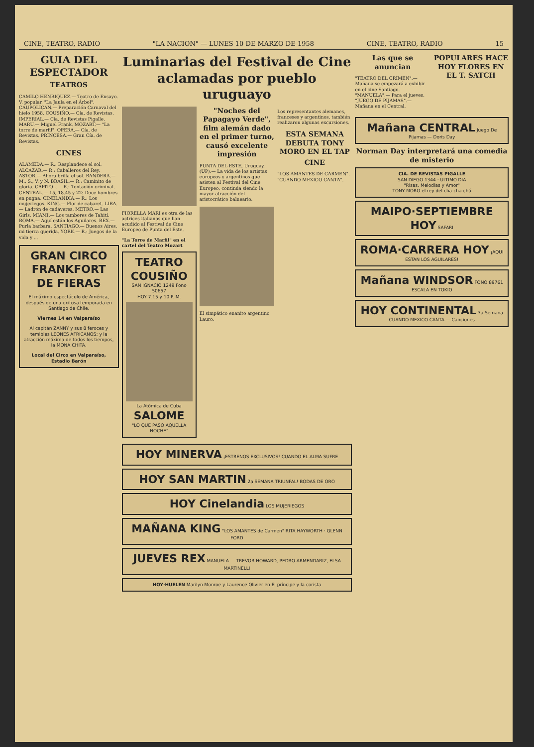CINE, TEATRO, RADIO "LA NACION" — LUNES 10 DE MARZO DE 1958 CINE, TEATRO, RADIO 15
GUIA DEL ESPECTADOR
TEATROS
CAMILO HENRIQUEZ.— Teatro de Ensayo. V. popular. "La Jaula en el Árbol". CAUPOLICAN.— Preparación Carnaval del hielo 1958. COUSIÑO.— Cía. de Revistas. IMPERIAL.— Cía. de Revistas Pigalle. MARU.— Miguel Frank. MOZART.— "La torre de marfil". OPERA.— Cía. de Revistas. PRINCESA.— Gran Cía. de Revistas.
CINES
ALAMEDA.— R.: Resplandece el sol. ALCAZAR.— R.: Caballeros del Rey. ASTOR.— Ahora brilla el sol. BANDERA.— M., S., V. y N. BRASIL.— R.: Caminito de gloria. CAPITOL.— R.: Tentación criminal. CENTRAL.— 15, 18.45 y 22: Doce hombres en pugna. CINELANDIA.— R.: Los mujeriegos. KING.— Flor de cabaret. LIRA.— Ladrón de cadáveres. METRO.— Las Girls. MIAMI.— Los tambores de Tahití. ROMA.— Aquí están los Aguilares. REX.— Purla barbara. SANTIAGO.— Buenos Aires, mi tierra querida. YORK.— R.: Juegos de la vida y ...
GRAN CIRCO FRANKFORT
DE FIERAS
El máximo espectáculo de América, después de una exitosa temporada en Santiago de Chile.
Viernes 14 en Valparaíso
Al capitán ZANNY y sus 8 feroces y temibles LEONES AFRICANOS; y la atracción máxima de todos los tiempos, la MONA CHITA.
Local del Circo en Valparaíso, Estadio Barón
Luminarias del Festival de Cine aclamadas por pueblo uruguayo
FIORELLA MARI es otra de las actrices italianas que han acudido al Festival de Cine Europeo de Punta del Este.
"La Torre de Marfil" en el cartel del Teatro Mozart
TEATRO COUSIÑO
SAN IGNACIO 1249 Fono 50657
HOY 7.15 y 10 P. M.
La Atómica de Cuba
SALOME
"LO QUE PASO AQUELLA NOCHE"
"Noches del Papagayo Verde", film alemán dado en el primer turno, causó excelente impresión
PUNTA DEL ESTE, Uruguay, (UP).— La vida de los artistas europeos y argentinos que asisten al Festival del Cine Europeo, continúa siendo la mayor atracción del aristocrático balneario.
El simpático enanito argentino Lauro.
Los representantes alemanes, franceses y argentinos, también realizaron algunas excursiones.
ESTA SEMANA DEBUTA TONY MORO EN EL TAP
CINE
"LOS AMANTES DE CARMEN". "CUANDO MEXICO CANTA".
HOY MINERVA ¡ESTRENOS EXCLUSIVOS! CUANDO EL ALMA SUFRE
HOY SAN MARTIN 2a SEMANA TRIUNFAL! BODAS DE ORO
HOY Cinelandia LOS MUJERIEGOS
MAÑANA KING "LOS AMANTES de Carmen" RITA HAYWORTH · GLENN FORD
JUEVES REX MANUELA — TREVOR HOWARD, PEDRO ARMENDARIZ, ELSA MARTINELLI
HOY·HUELEN Marilyn Monroe y Laurence Olivier en El príncipe y la corista
Las que se anuncian
"TEATRO DEL CRIMEN".— Mañana se empezará a exhibir en el cine Santiago. "MANUELA".— Para el jueves. "JUEGO DE PIJAMAS".— Mañana en el Central.
POPULARES HACE HOY FLORES EN EL T. SATCH
Mañana CENTRAL Juego De Pijamas — Doris Day
Norman Day interpretará una comedia de misterio
CIA. DE REVISTAS PIGALLE
SAN DIEGO 1344 · ULTIMO DIA
"Risas, Melodías y Amor"
TONY MORO el rey del cha-cha-chá
MAIPO·SEPTIEMBRE HOY SAFARI
ROMA·CARRERA HOY ¡AQUI ESTAN LOS AGUILARES!
Mañana WINDSOR FONO 89761 ESCALA EN TOKIO
HOY CONTINENTAL 3a Semana CUANDO MEXICO CANTA — Canciones